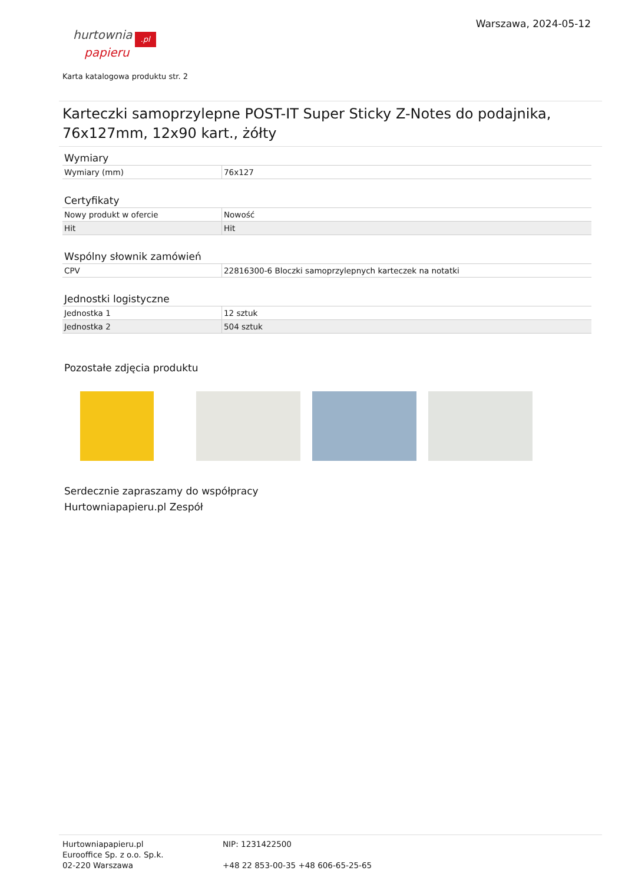hurtownia.pl
papieru
Warszawa, 2024-05-12
Karta katalogowa produktu str. 2
Karteczki samoprzylepne POST-IT Super Sticky Z-Notes do podajnika, 76x127mm, 12x90 kart., żółty
Wymiary
| Wymiary (mm) | 76x127 |
Certyfikaty
| Nowy produkt w ofercie | Nowość |
| Hit | Hit |
Wspólny słownik zamówień
| CPV | 22816300-6 Bloczki samoprzylepnych karteczek na notatki |
Jednostki logistyczne
| Jednostka 1 | 12 sztuk |
| Jednostka 2 | 504 sztuk |
Pozostałe zdjęcia produktu
Serdecznie zapraszamy do współpracy
Hurtowniapapieru.pl Zespół
Hurtowniapapieru.pl
Eurooffice Sp. z o.o. Sp.k.
02-220 Warszawa
NIP: 1231422500
+48 22 853-00-35 +48 606-65-25-65